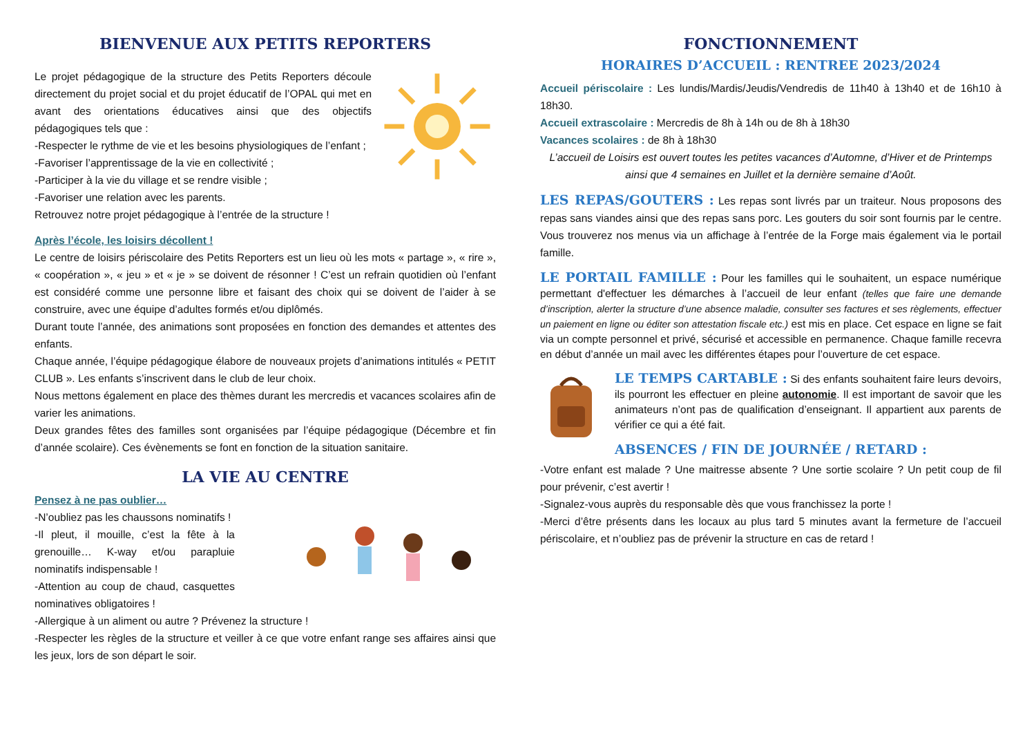BIENVENUE AUX PETITS REPORTERS
Le projet pédagogique de la structure des Petits Reporters découle directement du projet social et du projet éducatif de l’OPAL qui met en avant des orientations éducatives ainsi que des objectifs pédagogiques tels que :
-Respecter le rythme de vie et les besoins physiologiques de l’enfant ;
-Favoriser l’apprentissage de la vie en collectivité ;
-Participer à la vie du village et se rendre visible ;
-Favoriser une relation avec les parents.
Retrouvez notre projet pédagogique à l’entrée de la structure !
Après l’école, les loisirs décollent !
Le centre de loisirs périscolaire des Petits Reporters est un lieu où les mots « partage », « rire », « coopération », « jeu » et « je » se doivent de résonner ! C’est un refrain quotidien où l’enfant est considéré comme une personne libre et faisant des choix qui se doivent de l’aider à se construire, avec une équipe d’adultes formés et/ou diplômés.
Durant toute l’année, des animations sont proposées en fonction des demandes et attentes des enfants.
Chaque année, l’équipe pédagogique élabore de nouveaux projets d’animations intitulés « PETIT CLUB ». Les enfants s’inscrivent dans le club de leur choix.
Nous mettons également en place des thèmes durant les mercredis et vacances scolaires afin de varier les animations.
Deux grandes fêtes des familles sont organisées par l’équipe pédagogique (Décembre et fin d’année scolaire). Ces évènements se font en fonction de la situation sanitaire.
LA VIE AU CENTRE
Pensez à ne pas oublier…
-N’oubliez pas les chaussons nominatifs !
-Il pleut, il mouille, c’est la fête à la grenouille… K-way et/ou parapluie nominatifs indispensable !
-Attention au coup de chaud, casquettes nominatives obligatoires !
-Allergique à un aliment ou autre ? Prévenez la structure !
-Respecter les règles de la structure et veiller à ce que votre enfant range ses affaires ainsi que les jeux, lors de son départ le soir.
FONCTIONNEMENT
HORAIRES D’ACCUEIL : RENTREE 2023/2024
Accueil périscolaire : Les lundis/Mardis/Jeudis/Vendredis de 11h40 à 13h40 et de 16h10 à 18h30.
Accueil extrascolaire : Mercredis de 8h à 14h ou de 8h à 18h30
Vacances scolaires : de 8h à 18h30
L’accueil de Loisirs est ouvert toutes les petites vacances d’Automne, d’Hiver et de Printemps ainsi que 4 semaines en Juillet et la dernière semaine d’Août.
LES REPAS/GOUTERS : Les repas sont livrés par un traiteur. Nous proposons des repas sans viandes ainsi que des repas sans porc. Les gouters du soir sont fournis par le centre. Vous trouverez nos menus via un affichage à l’entrée de la Forge mais également via le portail famille.
LE PORTAIL FAMILLE : Pour les familles qui le souhaitent, un espace numérique permettant d'effectuer les démarches à l’accueil de leur enfant (telles que faire une demande d’inscription, alerter la structure d’une absence maladie, consulter ses factures et ses règlements, effectuer un paiement en ligne ou éditer son attestation fiscale etc.) est mis en place. Cet espace en ligne se fait via un compte personnel et privé, sécurisé et accessible en permanence. Chaque famille recevra en début d’année un mail avec les différentes étapes pour l’ouverture de cet espace.
LE TEMPS CARTABLE : Si des enfants souhaitent faire leurs devoirs, ils pourront les effectuer en pleine autonomie. Il est important de savoir que les animateurs n’ont pas de qualification d’enseignant. Il appartient aux parents de vérifier ce qui a été fait.
ABSENCES / FIN DE JOURNÉE / RETARD :
-Votre enfant est malade ? Une maitresse absente ? Une sortie scolaire ? Un petit coup de fil pour prévenir, c’est avertir !
-Signalez-vous auprès du responsable dès que vous franchissez la porte !
-Merci d’être présents dans les locaux au plus tard 5 minutes avant la fermeture de l’accueil périscolaire, et n’oubliez pas de prévenir la structure en cas de retard !